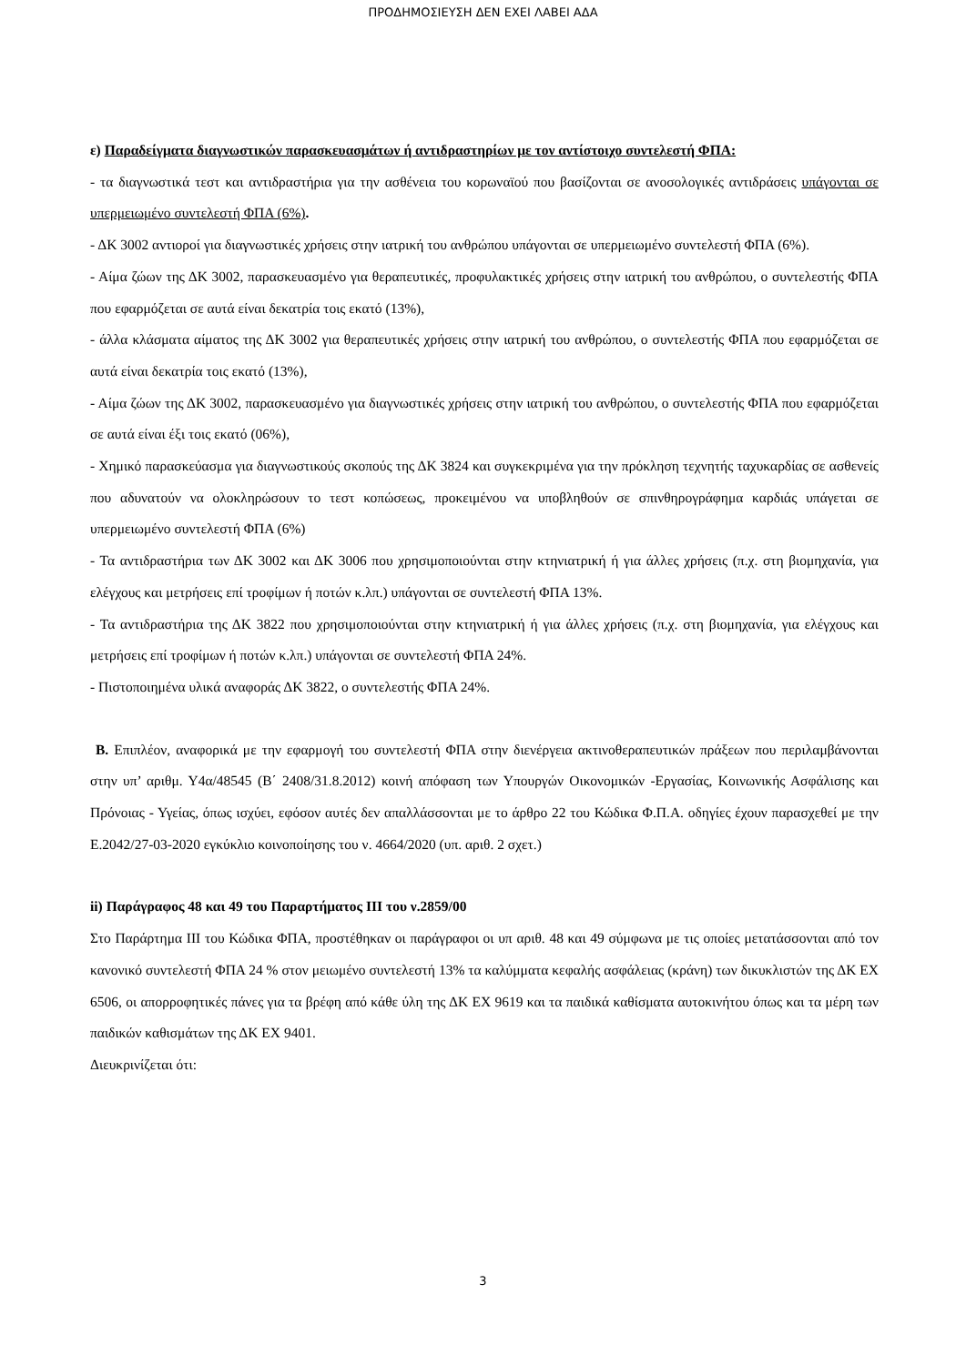ΠΡΟΔΗΜΟΣΙΕΥΣΗ ΔΕΝ ΕΧΕΙ ΛΑΒΕΙ ΑΔΑ
ε) Παραδείγματα διαγνωστικών παρασκευασμάτων ή αντιδραστηρίων με τον αντίστοιχο συντελεστή ΦΠΑ:
- τα διαγνωστικά τεστ και αντιδραστήρια για την ασθένεια του κορωναϊού που βασίζονται σε ανοσολογικές αντιδράσεις υπάγονται σε υπερμειωμένο συντελεστή ΦΠΑ (6%).
- ΔΚ 3002 αντιοροί για διαγνωστικές χρήσεις στην ιατρική του ανθρώπου υπάγονται σε υπερμειωμένο συντελεστή ΦΠΑ (6%).
- Αίμα ζώων της ΔΚ 3002, παρασκευασμένο για θεραπευτικές, προφυλακτικές χρήσεις στην ιατρική του ανθρώπου, ο συντελεστής ΦΠΑ που εφαρμόζεται σε αυτά είναι δεκατρία τοις εκατό (13%),
- άλλα κλάσματα αίματος της ΔΚ 3002 για θεραπευτικές χρήσεις στην ιατρική του ανθρώπου, ο συντελεστής ΦΠΑ που εφαρμόζεται σε αυτά είναι δεκατρία τοις εκατό (13%),
- Αίμα ζώων της ΔΚ 3002, παρασκευασμένο για διαγνωστικές χρήσεις στην ιατρική του ανθρώπου, ο συντελεστής ΦΠΑ που εφαρμόζεται σε αυτά είναι έξι τοις εκατό (06%),
- Χημικό παρασκεύασμα για διαγνωστικούς σκοπούς της ΔΚ 3824 και συγκεκριμένα για την πρόκληση τεχνητής ταχυκαρδίας σε ασθενείς που αδυνατούν να ολοκληρώσουν το τεστ κοπώσεως, προκειμένου να υποβληθούν σε σπινθηρογράφημα καρδιάς υπάγεται σε υπερμειωμένο συντελεστή ΦΠΑ (6%)
- Τα αντιδραστήρια των ΔΚ 3002 και ΔΚ 3006 που χρησιμοποιούνται στην κτηνιατρική ή για άλλες χρήσεις (π.χ. στη βιομηχανία, για ελέγχους και μετρήσεις επί τροφίμων ή ποτών κ.λπ.) υπάγονται σε συντελεστή ΦΠΑ 13%.
- Τα αντιδραστήρια της ΔΚ 3822 που χρησιμοποιούνται στην κτηνιατρική ή για άλλες χρήσεις (π.χ. στη βιομηχανία, για ελέγχους και μετρήσεις επί τροφίμων ή ποτών κ.λπ.) υπάγονται σε συντελεστή ΦΠΑ 24%.
- Πιστοποιημένα υλικά αναφοράς ΔΚ 3822, ο συντελεστής ΦΠΑ 24%.
B. Επιπλέον, αναφορικά με την εφαρμογή του συντελεστή ΦΠΑ στην διενέργεια ακτινοθεραπευτικών πράξεων που περιλαμβάνονται στην υπ’ αριθμ. Υ4α/48545 (Β΄ 2408/31.8.2012) κοινή απόφαση των Υπουργών Οικονομικών -Εργασίας, Κοινωνικής Ασφάλισης και Πρόνοιας - Υγείας, όπως ισχύει, εφόσον αυτές δεν απαλλάσσονται με το άρθρο 22 του Κώδικα Φ.Π.Α. οδηγίες έχουν παρασχεθεί με την Ε.2042/27-03-2020 εγκύκλιο κοινοποίησης του ν. 4664/2020 (υπ. αριθ. 2 σχετ.)
ii) Παράγραφος 48 και 49 του Παραρτήματος ΙΙΙ του ν.2859/00
Στο Παράρτημα ΙΙΙ του Κώδικα ΦΠΑ, προστέθηκαν οι παράγραφοι οι υπ αριθ. 48 και 49 σύμφωνα με τις οποίες μετατάσσονται από τον κανονικό συντελεστή ΦΠΑ 24 % στον μειωμένο συντελεστή 13% τα καλύμματα κεφαλής ασφάλειας (κράνη) των δικυκλιστών της ΔΚ ΕΧ 6506, οι απορροφητικές πάνες για τα βρέφη από κάθε ύλη της ΔΚ ΕΧ 9619 και τα παιδικά καθίσματα αυτοκινήτου όπως και τα μέρη των παιδικών καθισμάτων της ΔΚ ΕΧ 9401.
Διευκρινίζεται ότι:
3